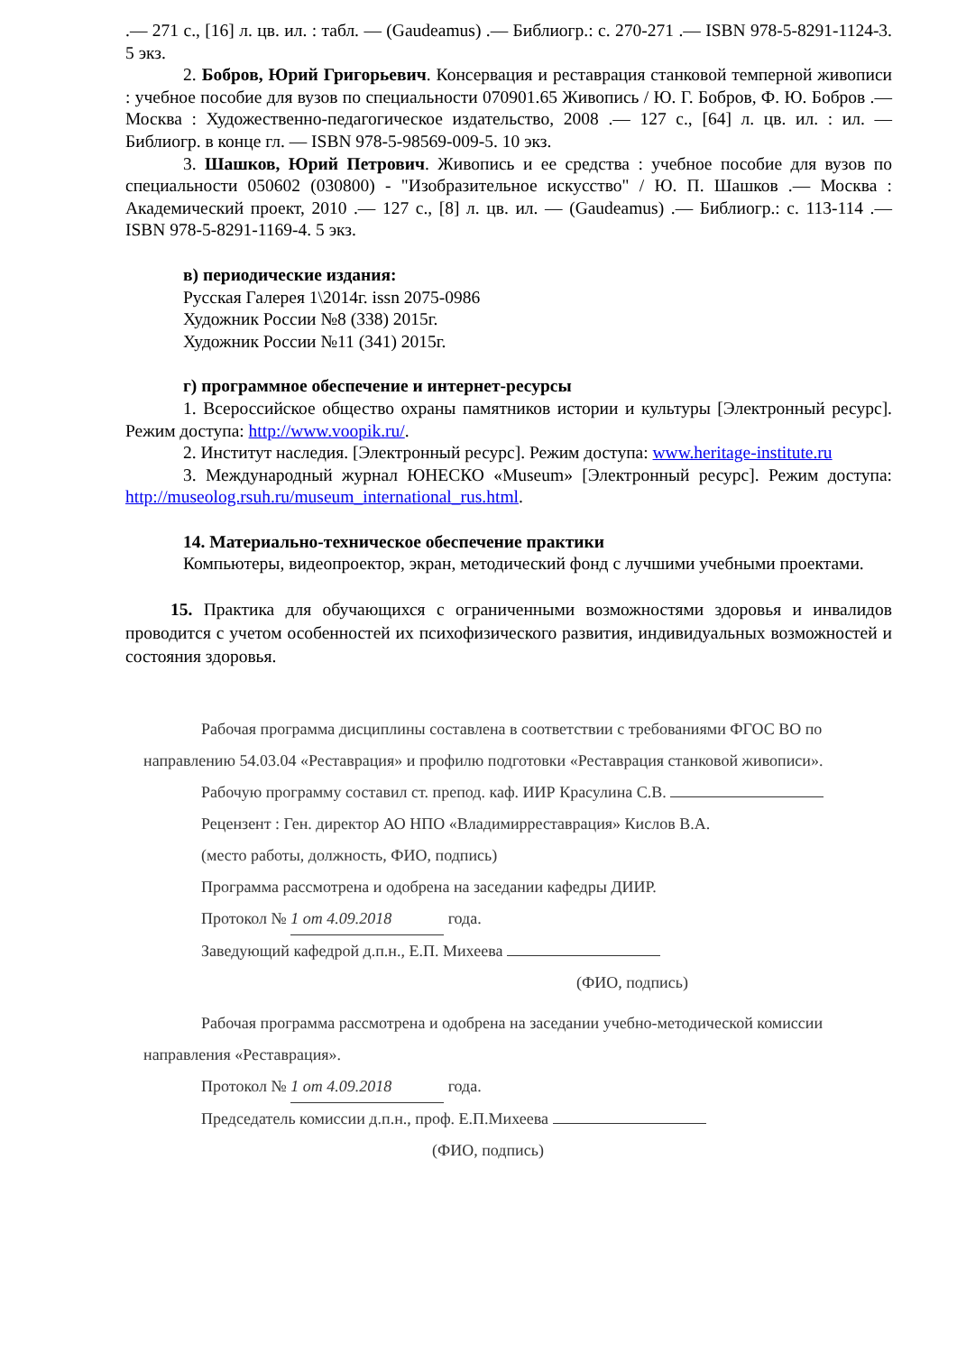.— 271 с., [16] л. цв. ил. : табл. — (Gaudeamus) .— Библиогр.: с. 270-271 .— ISBN 978-5-8291-1124-3. 5 экз.
2. Бобров, Юрий Григорьевич. Консервация и реставрация станковой темперной живописи : учебное пособие для вузов по специальности 070901.65 Живопись / Ю. Г. Бобров, Ф. Ю. Бобров .— Москва : Художественно-педагогическое издательство, 2008 .— 127 с., [64] л. цв. ил. : ил. — Библиогр. в конце гл. — ISBN 978-5-98569-009-5. 10 экз.
3. Шашков, Юрий Петрович. Живопись и ее средства : учебное пособие для вузов по специальности 050602 (030800) - "Изобразительное искусство" / Ю. П. Шашков .— Москва : Академический проект, 2010 .— 127 с., [8] л. цв. ил. — (Gaudeamus) .— Библиогр.: с. 113-114 .— ISBN 978-5-8291-1169-4. 5 экз.
в) периодические издания:
Русская Галерея 1\2014г. issn 2075-0986
Художник России №8 (338) 2015г.
Художник России №11 (341) 2015г.
г) программное обеспечение и интернет-ресурсы
1. Всероссийское общество охраны памятников истории и культуры [Электронный ресурс]. Режим доступа: http://www.voopik.ru/.
2. Институт наследия. [Электронный ресурс]. Режим доступа: www.heritage-institute.ru
3. Международный журнал ЮНЕСКО «Museum» [Электронный ресурс]. Режим доступа: http://museolog.rsuh.ru/museum_international_rus.html.
14. Материально-техническое обеспечение практики
Компьютеры, видеопроектор, экран, методический фонд с лучшими учебными проектами.
15. Практика для обучающихся с ограниченными возможностями здоровья и инвалидов проводится с учетом особенностей их психофизического развития, индивидуальных возможностей и состояния здоровья.
Рабочая программа дисциплины составлена в соответствии с требованиями ФГОС ВО по направлению 54.03.04 «Реставрация» и профилю подготовки «Реставрация станковой живописи».
Рабочую программу составил ст. препод. каф. ИИР Красулина С.В.
Рецензент : Ген. директор АО НПО «Владимирреставрация» Кислов В.А.
(место работы, должность, ФИО, подпись)
Программа рассмотрена и одобрена на заседании кафедры ДИИР.
Протокол № 1 от 4.09.2018 года.
Заведующий кафедрой д.п.н., Е.П. Михеева
(ФИО, подпись)
Рабочая программа рассмотрена и одобрена на заседании учебно-методической комиссии направления «Реставрация».
Протокол № 1 от 4.09.2018 года.
Председатель комиссии д.п.н., проф. Е.П.Михеева
(ФИО, подпись)